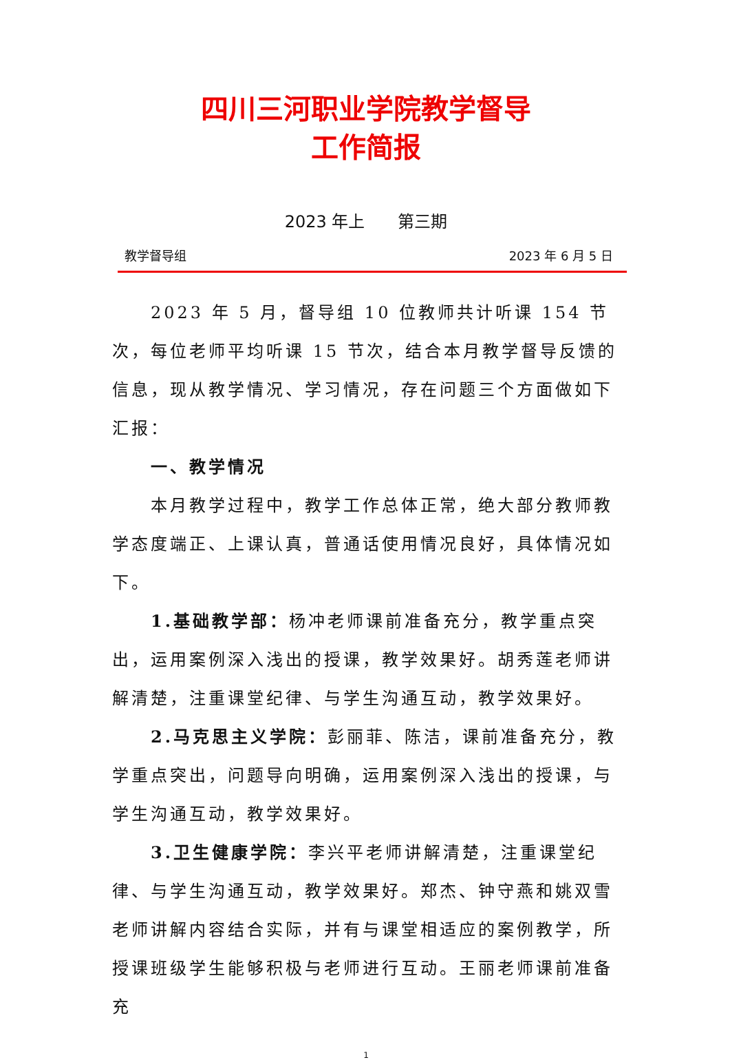四川三河职业学院教学督导
工作简报
2023 年上　　第三期
教学督导组 2023 年 6 月 5 日
2023 年 5 月，督导组 10 位教师共计听课 154 节次，每位老师平均听课 15 节次，结合本月教学督导反馈的信息，现从教学情况、学习情况，存在问题三个方面做如下汇报：
一、教学情况
本月教学过程中，教学工作总体正常，绝大部分教师教学态度端正、上课认真，普通话使用情况良好，具体情况如下。
1.基础教学部：杨冲老师课前准备充分，教学重点突出，运用案例深入浅出的授课，教学效果好。胡秀莲老师讲解清楚，注重课堂纪律、与学生沟通互动，教学效果好。
2.马克思主义学院：彭丽菲、陈洁，课前准备充分，教学重点突出，问题导向明确，运用案例深入浅出的授课，与学生沟通互动，教学效果好。
3.卫生健康学院：李兴平老师讲解清楚，注重课堂纪律、与学生沟通互动，教学效果好。郑杰、钟守燕和姚双雪老师讲解内容结合实际，并有与课堂相适应的案例教学，所授课班级学生能够积极与老师进行互动。王丽老师课前准备充
1